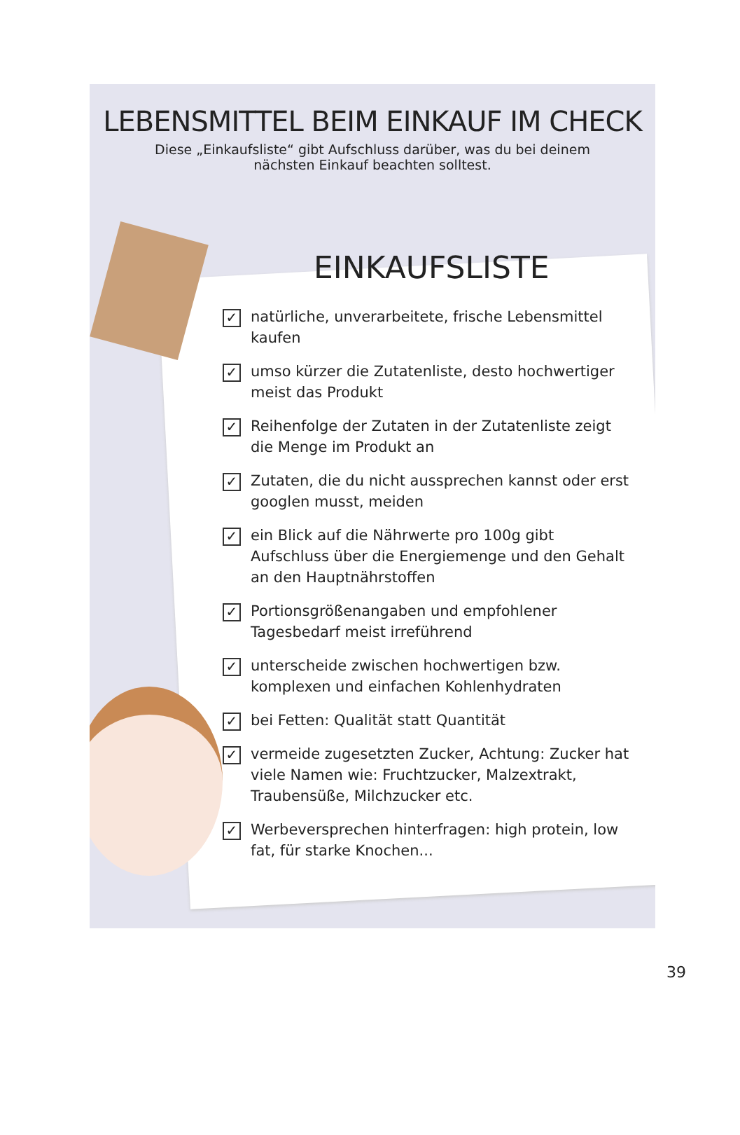LEBENSMITTEL BEIM EINKAUF IM CHECK
Diese „Einkaufsliste“ gibt Aufschluss darüber, was du bei deinem nächsten Einkauf beachten solltest.
EINKAUFSLISTE
✓ natürliche, unverarbeitete, frische Lebensmittel kaufen
✓ umso kürzer die Zutatenliste, desto hochwertiger meist das Produkt
✓ Reihenfolge der Zutaten in der Zutatenliste zeigt die Menge im Produkt an
✓ Zutaten, die du nicht aussprechen kannst oder erst googlen musst, meiden
✓ ein Blick auf die Nährwerte pro 100g gibt Aufschluss über die Energiemenge und den Gehalt an den Hauptnährstoffen
✓ Portionsgrößenangaben und empfohlener Tagesbedarf meist irreführend
✓ unterscheide zwischen hochwertigen bzw. komplexen und einfachen Kohlenhydraten
✓ bei Fetten: Qualität statt Quantität
✓ vermeide zugesetzten Zucker, Achtung: Zucker hat viele Namen wie: Fruchtzucker, Malzextrakt, Traubensüße, Milchzucker etc.
✓ Werbeversprechen hinterfragen: high protein, low fat, für starke Knochen...
39